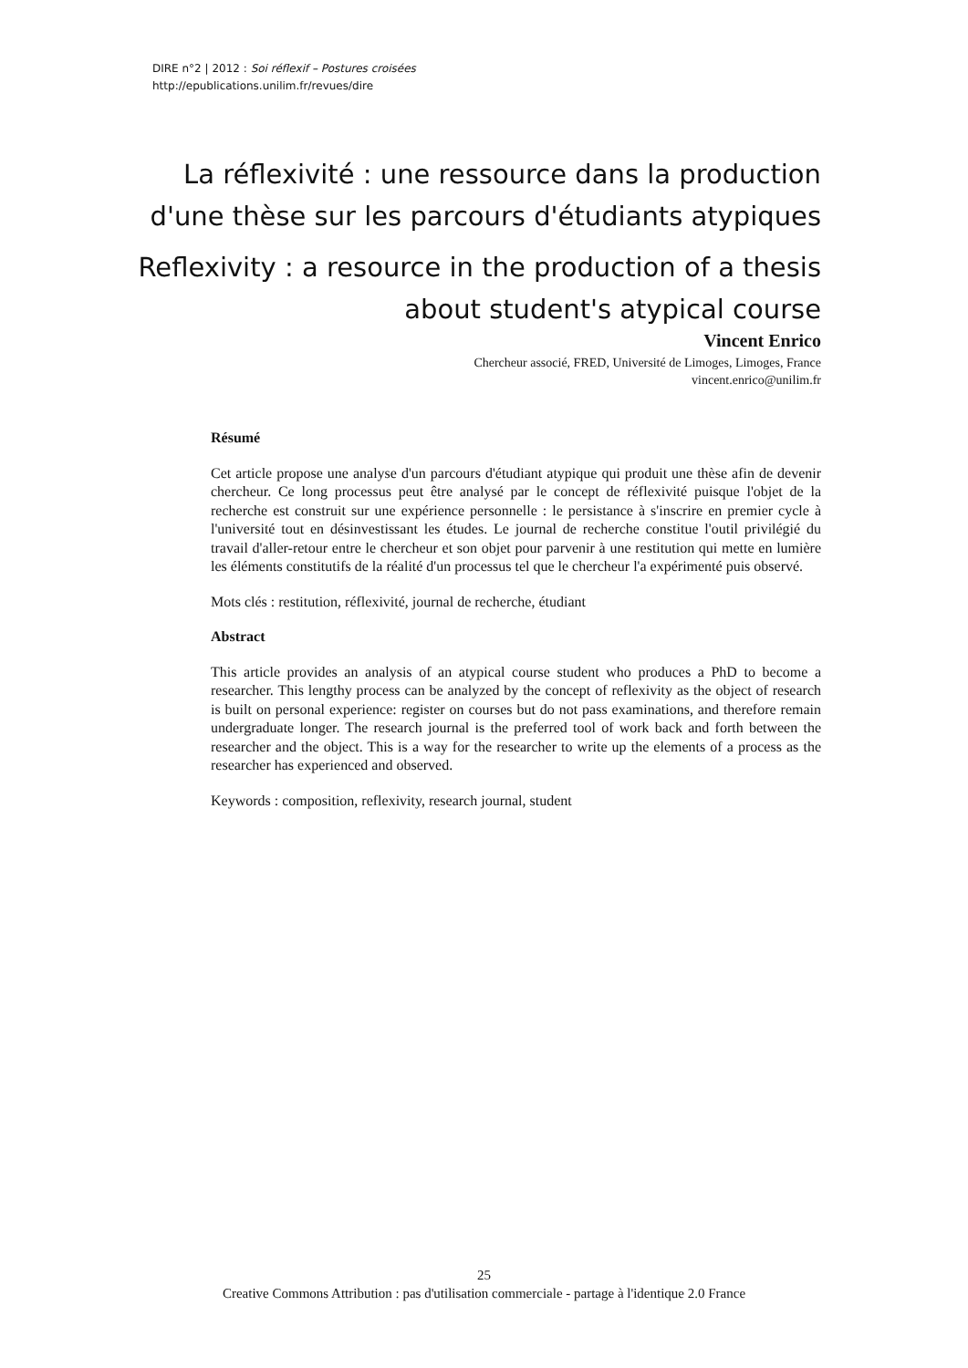DIRE n°2 | 2012 : Soi réflexif – Postures croisées
http://epublications.unilim.fr/revues/dire
La réflexivité : une ressource dans la production d'une thèse sur les parcours d'étudiants atypiques
Reflexivity : a resource in the production of a thesis about student's atypical course
Vincent Enrico
Chercheur associé, FRED, Université de Limoges, Limoges, France
vincent.enrico@unilim.fr
Résumé
Cet article propose une analyse d'un parcours d'étudiant atypique qui produit une thèse afin de devenir chercheur. Ce long processus peut être analysé par le concept de réflexivité puisque l'objet de la recherche est construit sur une expérience personnelle : le persistance à s'inscrire en premier cycle à l'université tout en désinvestissant les études. Le journal de recherche constitue l'outil privilégié du travail d'aller-retour entre le chercheur et son objet pour parvenir à une restitution qui mette en lumière les éléments constitutifs de la réalité d'un processus tel que le chercheur l'a expérimenté puis observé.
Mots clés : restitution, réflexivité, journal de recherche, étudiant
Abstract
This article provides an analysis of an atypical course student who produces a PhD to become a researcher. This lengthy process can be analyzed by the concept of reflexivity as the object of research is built on personal experience: register on courses but do not pass examinations, and therefore remain undergraduate longer. The research journal is the preferred tool of work back and forth between the researcher and the object. This is a way for the researcher to write up the elements of a process as the researcher has experienced and observed.
Keywords : composition, reflexivity, research journal, student
25
Creative Commons Attribution : pas d'utilisation commerciale - partage à l'identique 2.0 France